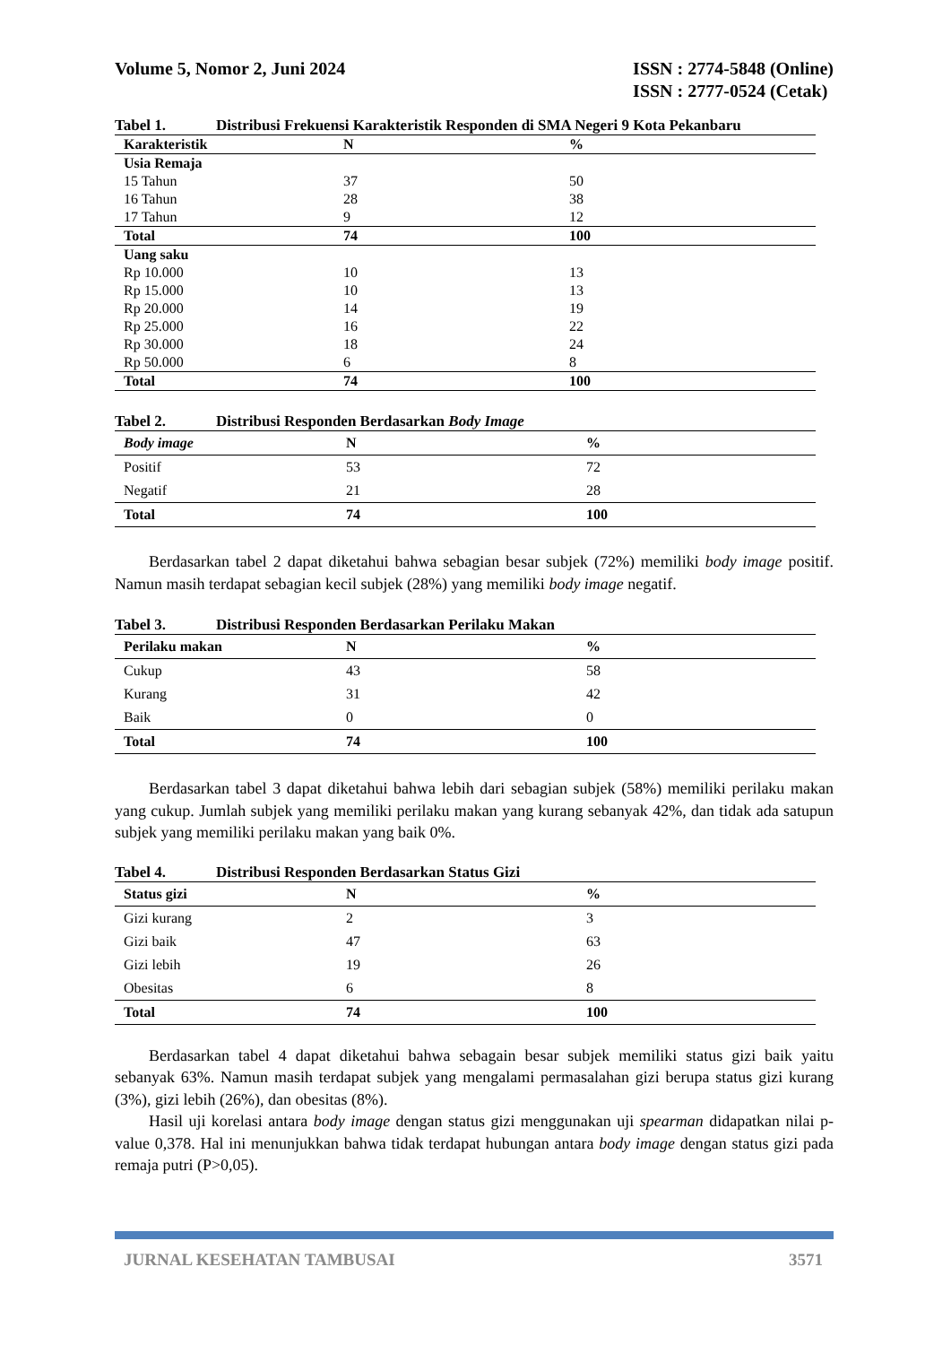Volume 5, Nomor 2, Juni 2024 ISSN : 2774-5848 (Online)
ISSN : 2777-0524 (Cetak)
Tabel 1. Distribusi Frekuensi Karakteristik Responden di SMA Negeri 9 Kota Pekanbaru
| Karakteristik | N | % |
| --- | --- | --- |
| Usia Remaja | | |
| 15 Tahun | 37 | 50 |
| 16 Tahun | 28 | 38 |
| 17 Tahun | 9 | 12 |
| Total | 74 | 100 |
| Uang saku | | |
| Rp 10.000 | 10 | 13 |
| Rp 15.000 | 10 | 13 |
| Rp 20.000 | 14 | 19 |
| Rp 25.000 | 16 | 22 |
| Rp 30.000 | 18 | 24 |
| Rp 50.000 | 6 | 8 |
| Total | 74 | 100 |
Tabel 2. Distribusi Responden Berdasarkan Body Image
| Body image | N | % |
| --- | --- | --- |
| Positif | 53 | 72 |
| Negatif | 21 | 28 |
| Total | 74 | 100 |
Berdasarkan tabel 2 dapat diketahui bahwa sebagian besar subjek (72%) memiliki body image positif. Namun masih terdapat sebagian kecil subjek (28%) yang memiliki body image negatif.
Tabel 3. Distribusi Responden Berdasarkan Perilaku Makan
| Perilaku makan | N | % |
| --- | --- | --- |
| Cukup | 43 | 58 |
| Kurang | 31 | 42 |
| Baik | 0 | 0 |
| Total | 74 | 100 |
Berdasarkan tabel 3 dapat diketahui bahwa lebih dari sebagian subjek (58%) memiliki perilaku makan yang cukup. Jumlah subjek yang memiliki perilaku makan yang kurang sebanyak 42%, dan tidak ada satupun subjek yang memiliki perilaku makan yang baik 0%.
Tabel 4. Distribusi Responden Berdasarkan Status Gizi
| Status gizi | N | % |
| --- | --- | --- |
| Gizi kurang | 2 | 3 |
| Gizi baik | 47 | 63 |
| Gizi lebih | 19 | 26 |
| Obesitas | 6 | 8 |
| Total | 74 | 100 |
Berdasarkan tabel 4 dapat diketahui bahwa sebagain besar subjek memiliki status gizi baik yaitu sebanyak 63%. Namun masih terdapat subjek yang mengalami permasalahan gizi berupa status gizi kurang (3%), gizi lebih (26%), dan obesitas (8%).
Hasil uji korelasi antara body image dengan status gizi menggunakan uji spearman didapatkan nilai p-value 0,378. Hal ini menunjukkan bahwa tidak terdapat hubungan antara body image dengan status gizi pada remaja putri (P>0,05).
JURNAL KESEHATAN TAMBUSAI 3571